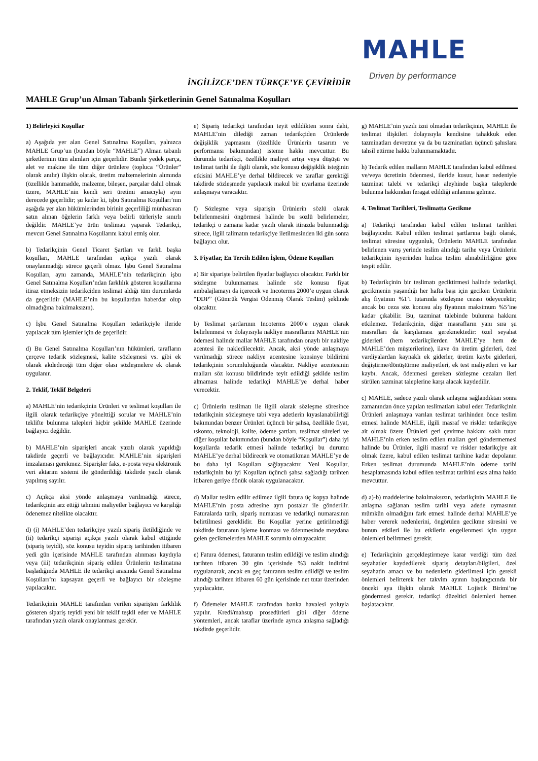MAHLE
Driven by performance
İNGİLİZCE’DEN TÜRKÇE’YE ÇEVİRİDİR
MAHLE Grup’un Alman Tabanlı Şirketlerinin Genel Satınalma Koşulları
1) Belirleyici Koşullar
a) Aşağıda yer alan Genel Satınalma Koşulları, yalnızca MAHLE Grup’un (bundan böyle “MAHLE”) Alman tabanlı şirketlerinin tüm alımları için geçerlidir. Bunlar yedek parça, alet ve makine ile tüm diğer ürünlere (topluca “Ürünler” olarak anılır) ilişkin olarak, üretim malzemelerinin alımında (özellikle hammadde, malzeme, bileşen, parçalar dahil olmak üzere, MAHLE’nin kendi seri üretimi amacıyla) aynı derecede geçerlidir; şu kadar ki, işbu Satınalma Koşulları’nın aşağıda yer alan hükümlerinden birinin geçerliliği münhasıran satın alınan öğelerin farklı veya belirli türleriyle sınırlı değildir. MAHLE’ye ürün teslimatı yaparak Tedarikçi, mevcut Genel Satınalma Koşullarını kabul etmiş olur.
b) Tedarikçinin Genel Ticaret Şartları ve farklı başka koşulları, MAHLE tarafından açıkça yazılı olarak onaylanmadığı sürece geçerli olmaz. İşbu Genel Satınalma Koşulları, aynı zamanda, MAHLE’nin tedarikçinin işbu Genel Satınalma Koşulları’ndan farklılık gösteren koşullarına itiraz etmeksizin tedarikçiden teslimat aldığı tüm durumlarda da geçerlidir (MAHLE’nin bu koşullardan haberdar olup olmadığına bakılmaksızın).
c) İşbu Genel Satınalma Koşulları tedarikçiyle ileride yapılacak tüm işlemler için de geçerlidir.
d) Bu Genel Satınalma Koşulları’nın hükümleri, tarafların çerçeve tedarik sözleşmesi, kalite sözleşmesi vs. gibi ek olarak akdedeceği tüm diğer olası sözleşmelere ek olarak uygulanır.
2. Teklif, Teklif Belgeleri
a) MAHLE’nin tedarikçinin Ürünleri ve teslimat koşulları ile ilgili olarak tedarikçiye yönelttiği sorular ve MAHLE’nin teklifte bulunma talepleri hiçbir şekilde MAHLE üzerinde bağlayıcı değildir.
b) MAHLE’nin siparişleri ancak yazılı olarak yapıldığı takdirde geçerli ve bağlayıcıdır. MAHLE’nin siparişleri imzalaması gerekmez. Siparişler faks, e-posta veya elektronik veri aktarım sistemi ile gönderildiği takdirde yazılı olarak yapılmış sayılır.
c) Açıkça aksi yönde anlaşmaya varılmadığı sürece, tedarikçinin arz ettiği tahmini maliyetler bağlayıcı ve karşılığı ödenemez nitelikte olacaktır.
d) (i) MAHLE’den tedarikçiye yazılı sipariş iletildiğinde ve (ii) tedarikçi siparişi açıkça yazılı olarak kabul ettiğinde (sipariş teyidi), söz konusu teyidin sipariş tarihinden itibaren yedi gün içerisinde MAHLE tarafından alınması kaydıyla veya (iii) tedarikçinin sipariş edilen Ürünlerin teslimatına başladığında MAHLE ile tedarikçi arasında Genel Satınalma Koşulları’nı kapsayan geçerli ve bağlayıcı bir sözleşme yapılacaktır.
Tedarikçinin MAHLE tarafından verilen siparişten farklılık gösteren sipariş teyidi yeni bir teklif teşkil eder ve MAHLE tarafından yazılı olarak onaylanması gerekir.
e) Sipariş tedarikçi tarafından teyit edildikten sonra dahi, MAHLE’nin dilediği zaman tedarikçiden Ürünlerde değişiklik yapmasını (özellikle Ürünlerin tasarım ve performansı bakımından) isteme hakkı mevcuttur. Bu durumda tedarikçi, özellikle maliyet artışı veya düşüşü ve teslimat tarihi ile ilgili olarak, söz konusu değişiklik isteğinin etkisini MAHLE’ye derhal bildirecek ve taraflar gerektiği takdirde sözleşmede yapılacak makul bir uyarlama üzerinde anlaşmaya varacaktır.
f) Sözleşme veya siparişin Ürünlerin sözlü olarak belirlenmesini öngörmesi halinde bu sözlü belirlemeler, tedarikçi o zamana kadar yazılı olarak itirazda bulunmadığı sürece, ilgili talimatın tedarikçiye iletilmesinden iki gün sonra bağlayıcı olur.
3. Fiyatlar, En Tercih Edilen İşlem, Ödeme Koşulları
a) Bir siparişte belirtilen fiyatlar bağlayıcı olacaktır. Farklı bir sözleşme bulunmaması halinde söz konusu fiyat ambalajlamayı da içerecek ve Incoterms 2000’e uygun olarak “DDP” (Gümrük Vergisi Ödenmiş Olarak Teslim) şeklinde olacaktır.
b) Teslimat şartlarının Incoterms 2000’e uygun olarak belirlenmesi ve dolayısıyla nakliye masraflarını MAHLE’nin ödemesi halinde mallar MAHLE tarafından onaylı bir nakliye acentesi ile nakledilecektir. Ancak, aksi yönde anlaşmaya varılmadığı sürece nakliye acentesine konsinye bildirimi tedarikçinin sorumluluğunda olacaktır. Nakliye acentesinin malları söz konusu bildirimde teyit edildiği şekilde teslim almaması halinde tedarikçi MAHLE’ye derhal haber verecektir.
c) Ürünlerin teslimatı ile ilgili olarak sözleşme süresince tedarikçinin sözleşmeye tabi veya adetlerin kıyaslanabilirliği bakımından benzer Ürünleri üçüncü bir şahsa, özellikle fiyat, ıskonto, teknoloji, kalite, ödeme şartları, teslimat süreleri ve diğer koşullar bakımından (bundan böyle “Koşullar”) daha iyi koşullarda tedarik etmesi halinde tedarikçi bu durumu MAHLE’ye derhal bildirecek ve otomatikman MAHLE’ye de bu daha iyi Koşulları sağlayacaktır. Yeni Koşullar, tedarikçinin bu iyi Koşulları üçüncü şahsa sağladığı tarihten itibaren geriye dönük olarak uygulanacaktır.
d) Mallar teslim edilir edilmez ilgili fatura üç kopya halinde MAHLE’nin posta adresine ayrı postalar ile gönderilir. Faturalarda tarih, sipariş numarası ve tedarikçi numarasının belirtilmesi gereklidir. Bu Koşullar yerine getirilmediği takdirde faturanın işleme konması ve ödenmesinde meydana gelen gecikmelerden MAHLE sorumlu olmayacaktır.
e) Fatura ödemesi, faturanın teslim edildiği ve teslim alındığı tarihten itibaren 30 gün içerisinde %3 nakit indirimi uygulanarak, ancak en geç faturanın teslim edildiği ve teslim alındığı tarihten itibaren 60 gün içerisinde net tutar üzerinden yapılacaktır.
f) Ödemeler MAHLE tarafından banka havalesi yoluyla yapılır. Kredi/mahsup prosedürleri gibi diğer ödeme yöntemleri, ancak taraflar üzerinde ayrıca anlaşma sağladığı takdirde geçerlidir.
g) MAHLE’nin yazılı izni olmadan tedarikçinin, MAHLE ile teslimat ilişkileri dolayısıyla kendisine tahakkuk eden tazminatları devretme ya da bu tazminatları üçüncü şahıslara tahsil ettirme hakkı bulunmamaktadır.
h) Tedarik edilen malların MAHLE tarafından kabul edilmesi ve/veya ücretinin ödenmesi, ileride kusur, hasar nedeniyle tazminat talebi ve tedarikçi aleyhinde başka taleplerde bulunma hakkından feragat edildiği anlamına gelmez.
4. Teslimat Tarihleri, Teslimatta Gecikme
a) Tedarikçi tarafından kabul edilen teslimat tarihleri bağlayıcıdır. Kabul edilen teslimat şartlarına bağlı olarak, teslimat süresine uygunluk, Ürünlerin MAHLE tarafından belirlenen varış yerinde teslim alındığı tarihe veya Ürünlerin tedarikçinin işyerinden hızlıca teslim alınabilirliğine göre tespit edilir.
b) Tedarikçinin bir teslimatı geciktirmesi halinde tedarikçi, gecikmenin yaşandığı her hafta başı için geciken Ürünlerin alış fiyatının %1’i tutarında sözleşme cezası ödeyecektir; ancak bu ceza söz konusu alış fiyatının maksimum %5’ine kadar çıkabilir. Bu, tazminat talebinde bulunma hakkını etkilemez. Tedarikçinin, diğer masrafların yanı sıra şu masrafları da karşılaması gerekmektedir: özel seyahat giderleri (hem tedarikçilerden MAHLE’ye hem de MAHLE’den müşterilerine), ilave ön üretim giderleri, özel vardiyalardan kaynaklı ek giderler, üretim kaybı giderleri, değiştirme/dönüştürme maliyetleri, ek test maliyetleri ve kar kaybı. Ancak, ödenmesi gereken sözleşme cezaları ileri sürülen tazminat taleplerine karşı alacak kaydedilir.
c) MAHLE, sadece yazılı olarak anlaşma sağlandıktan sonra zamanından önce yapılan teslimatları kabul eder. Tedarikçinin Ürünleri anlaşmaya varılan teslimat tarihinden önce teslim etmesi halinde MAHLE, ilgili masraf ve riskler tedarikçiye ait olmak üzere Ürünleri geri çevirme hakkını saklı tutar. MAHLE’nin erken teslim edilen malları geri göndermemesi halinde bu Ürünler, ilgili masraf ve riskler tedarikçiye ait olmak üzere, kabul edilen teslimat tarihine kadar depolanır. Erken teslimat durumunda MAHLE’nin ödeme tarihi hesaplamasında kabul edilen teslimat tarihini esas alma hakkı mevcuttur.
d) a)-b) maddelerine bakılmaksızın, tedarikçinin MAHLE ile anlaşma sağlanan teslim tarihi veya adede uymasının mümkün olmadığını fark etmesi halinde derhal MAHLE’ye haber vererek nedenlerini, öngörülen gecikme süresini ve bunun etkileri ile bu etkilerin engellenmesi için uygun önlemleri belirtmesi gerekir.
e) Tedarikçinin gerçekleştirmeye karar verdiği tüm özel seyahatler kaydedilerek sipariş detayları/bilgileri, özel seyahatin amacı ve bu nedenlerin giderilmesi için gerekli önlemleri belirterek her takvim ayının başlangıcında bir önceki aya ilişkin olarak MAHLE Lojistik Birimi’ne göndermesi gerekir. tedarikçi düzeltici önlemleri hemen başlatacaktır.